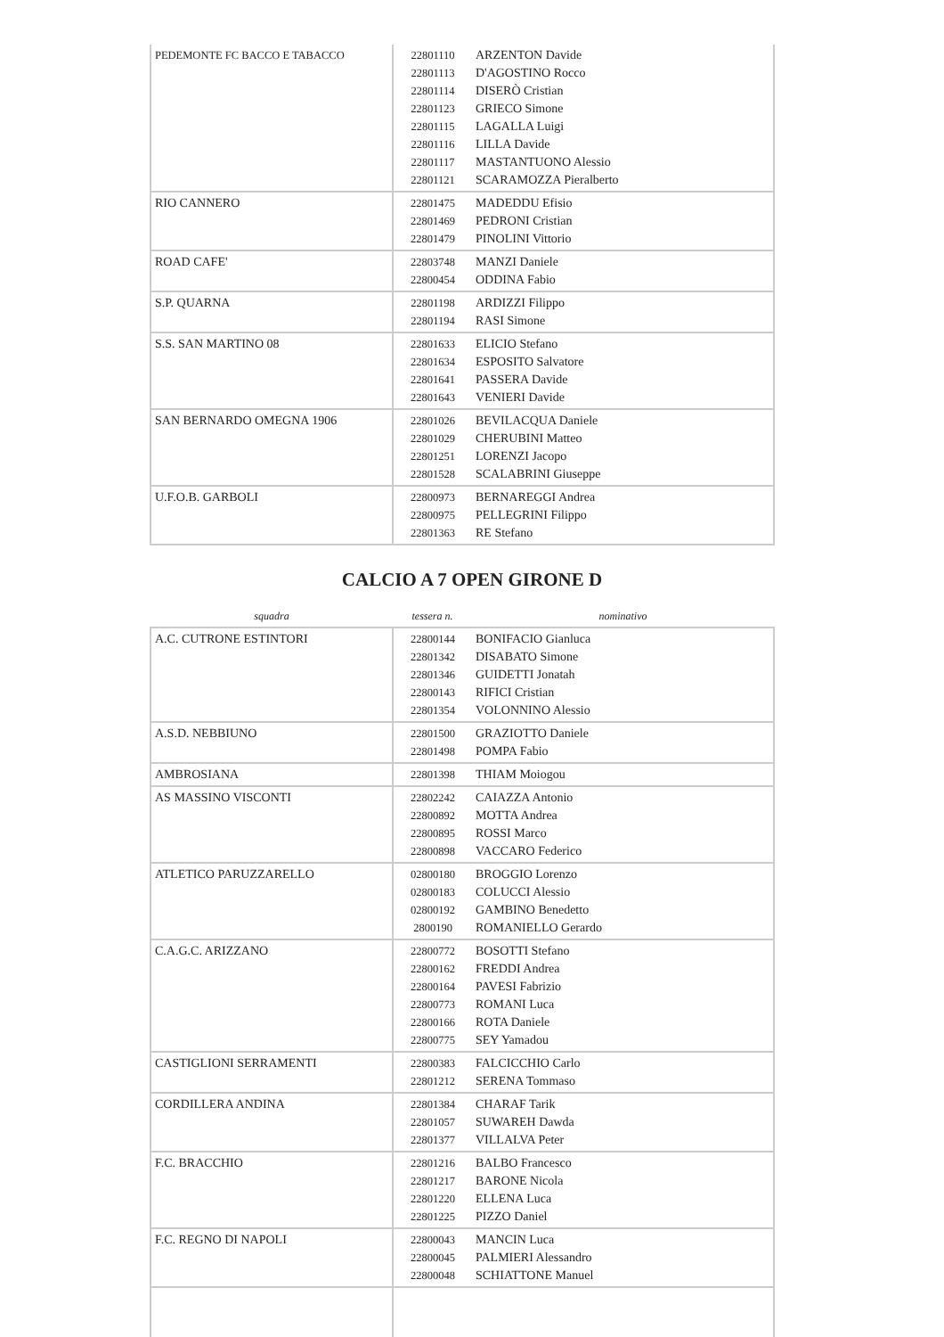| PEDEMONTE FC BACCO E TABACCO | 22801110 22801113 22801114 22801123 22801115 22801116 22801117 22801121 | ARZENTON Davide D'AGOSTINO Rocco DISERÒ Cristian GRIECO Simone LAGALLA Luigi LILLA Davide MASTANTUONO Alessio SCARAMOZZA Pieralberto |
| RIO CANNERO | 22801475 22801469 22801479 | MADEDDU Efisio PEDRONI Cristian PINOLINI Vittorio |
| ROAD CAFE' | 22803748 22800454 | MANZI Daniele ODDINA Fabio |
| S.P. QUARNA | 22801198 22801194 | ARDIZZI Filippo RASI Simone |
| S.S. SAN MARTINO 08 | 22801633 22801634 22801641 22801643 | ELICIO Stefano ESPOSITO Salvatore PASSERA Davide VENIERI Davide |
| SAN BERNARDO OMEGNA 1906 | 22801026 22801029 22801251 22801528 | BEVILACQUA Daniele CHERUBINI Matteo LORENZI Jacopo SCALABRINI Giuseppe |
| U.F.O.B. GARBOLI | 22800973 22800975 22801363 | BERNAREGGI Andrea PELLEGRINI Filippo RE Stefano |
CALCIO A 7 OPEN GIRONE D
| squadra | tessera n. | nominativo |
| --- | --- | --- |
| A.C. CUTRONE ESTINTORI | 22800144 22801342 22801346 22800143 22801354 | BONIFACIO Gianluca DISABATO Simone GUIDETTI Jonatah RIFICI Cristian VOLONNINO Alessio |
| A.S.D. NEBBIUNO | 22801500 22801498 | GRAZIOTTO Daniele POMPA Fabio |
| AMBROSIANA | 22801398 | THIAM Moiogou |
| AS MASSINO VISCONTI | 22802242 22800892 22800895 22800898 | CAIAZZA Antonio MOTTA Andrea ROSSI Marco VACCARO Federico |
| ATLETICO PARUZZARELLO | 02800180 02800183 02800192 2800190 | BROGGIO Lorenzo COLUCCI Alessio GAMBINO Benedetto ROMANIELLO Gerardo |
| C.A.G.C. ARIZZANO | 22800772 22800162 22800164 22800773 22800166 22800775 | BOSOTTI Stefano FREDDI Andrea PAVESI Fabrizio ROMANI Luca ROTA Daniele SEY Yamadou |
| CASTIGLIONI SERRAMENTI | 22800383 22801212 | FALCICCHIO Carlo SERENA Tommaso |
| CORDILLERA ANDINA | 22801384 22801057 22801377 | CHARAF Tarik SUWAREH Dawda VILLALVA Peter |
| F.C. BRACCHIO | 22801216 22801217 22801220 22801225 | BALBO Francesco BARONE Nicola ELLENA Luca PIZZO Daniel |
| F.C. REGNO DI NAPOLI | 22800043 22800045 22800048 | MANCIN Luca PALMIERI Alessandro SCHIATTONE Manuel |